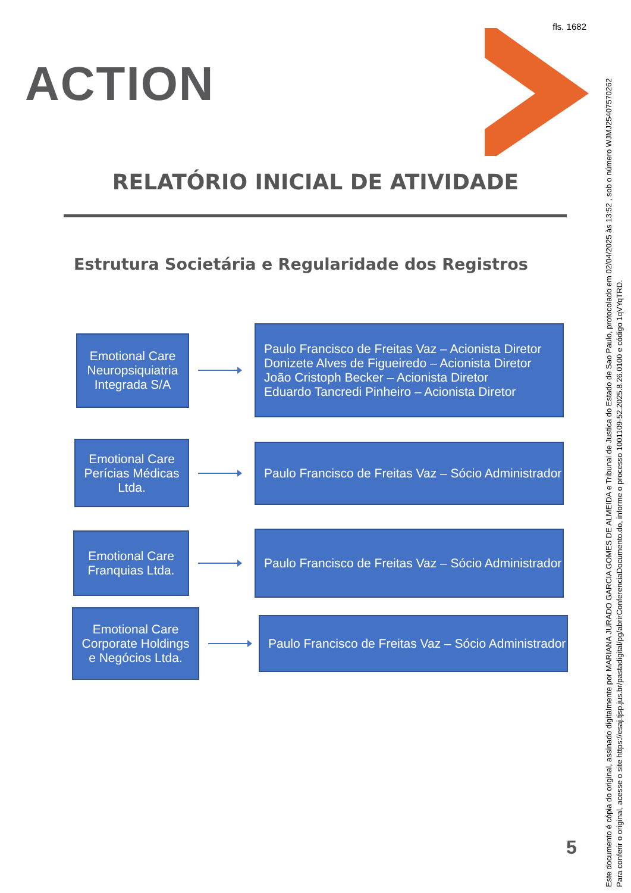fls. 1682
ACTION
RELATÓRIO INICIAL DE ATIVIDADE
Estrutura Societária e Regularidade dos Registros
Emotional Care
Neuropsiquiatria
Integrada S/A
Paulo Francisco de Freitas Vaz – Acionista Diretor
Donizete Alves de Figueiredo – Acionista Diretor
João Cristoph Becker – Acionista Diretor
Eduardo Tancredi Pinheiro – Acionista Diretor
Emotional Care
Perícias Médicas
Ltda.
Paulo Francisco de Freitas Vaz – Sócio Administrador
Emotional Care
Franquias Ltda.
Paulo Francisco de Freitas Vaz – Sócio Administrador
Emotional Care
Corporate Holdings
e Negócios Ltda.
Paulo Francisco de Freitas Vaz – Sócio Administrador
5
Este documento é cópia do original, assinado digitalmente por MARIANA JURADO GARCIA GOMES DE ALMEIDA e Tribunal de Justica do Estado de Sao Paulo, protocolado em 02/04/2025 às 13:52 , sob o número WJMJ25407570262
Para conferir o original, acesse o site https://esaj.tjsp.jus.br/pastadigital/pg/abrirConferenciaDocumento.do, informe o processo 1001109-52.2025.8.26.0100 e código 1qVYqTRD.